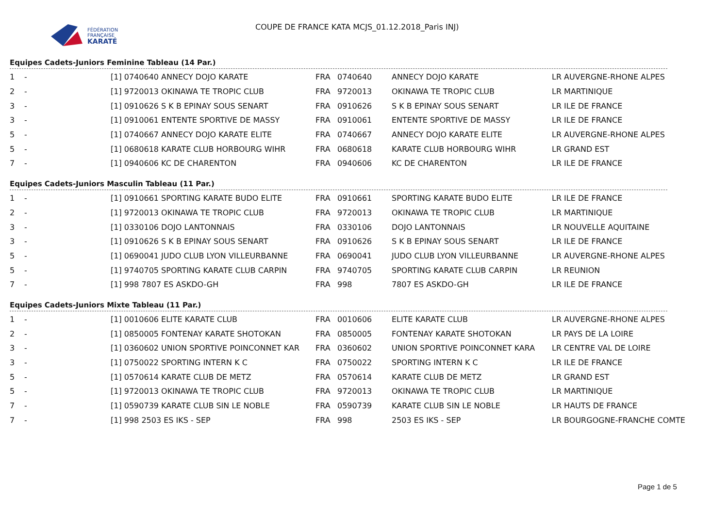FÉDÉRATION
FRANÇAISE
KARATÉ
COUPE DE FRANCE KATA MCJS_01.12.2018_Paris INJ)
Equipes Cadets-Juniors Feminine Tableau (14 Par.)
| 1 | - | [1] 0740640 ANNECY DOJO KARATE | FRA | 0740640 | ANNECY DOJO KARATE | LR AUVERGNE-RHONE ALPES |
| 2 | - | [1] 9720013 OKINAWA TE TROPIC CLUB | FRA | 9720013 | OKINAWA TE TROPIC CLUB | LR MARTINIQUE |
| 3 | - | [1] 0910626 S K B EPINAY SOUS SENART | FRA | 0910626 | S K B EPINAY SOUS SENART | LR ILE DE FRANCE |
| 3 | - | [1] 0910061 ENTENTE SPORTIVE DE MASSY | FRA | 0910061 | ENTENTE SPORTIVE DE MASSY | LR ILE DE FRANCE |
| 5 | - | [1] 0740667 ANNECY DOJO KARATE ELITE | FRA | 0740667 | ANNECY DOJO KARATE ELITE | LR AUVERGNE-RHONE ALPES |
| 5 | - | [1] 0680618 KARATE CLUB HORBOURG WIHR | FRA | 0680618 | KARATE CLUB HORBOURG WIHR | LR GRAND EST |
| 7 | - | [1] 0940606 KC DE CHARENTON | FRA | 0940606 | KC DE CHARENTON | LR ILE DE FRANCE |
Equipes Cadets-Juniors Masculin Tableau (11 Par.)
| 1 | - | [1] 0910661 SPORTING KARATE BUDO ELITE | FRA | 0910661 | SPORTING KARATE BUDO ELITE | LR ILE DE FRANCE |
| 2 | - | [1] 9720013 OKINAWA TE TROPIC CLUB | FRA | 9720013 | OKINAWA TE TROPIC CLUB | LR MARTINIQUE |
| 3 | - | [1] 0330106 DOJO LANTONNAIS | FRA | 0330106 | DOJO LANTONNAIS | LR NOUVELLE AQUITAINE |
| 3 | - | [1] 0910626 S K B EPINAY SOUS SENART | FRA | 0910626 | S K B EPINAY SOUS SENART | LR ILE DE FRANCE |
| 5 | - | [1] 0690041 JUDO CLUB LYON VILLEURBANNE | FRA | 0690041 | JUDO CLUB LYON VILLEURBANNE | LR AUVERGNE-RHONE ALPES |
| 5 | - | [1] 9740705 SPORTING KARATE CLUB CARPIN | FRA | 9740705 | SPORTING KARATE CLUB CARPIN | LR REUNION |
| 7 | - | [1] 998 7807 ES ASKDO-GH | FRA | 998 | 7807 ES ASKDO-GH | LR ILE DE FRANCE |
Equipes Cadets-Juniors Mixte Tableau (11 Par.)
| 1 | - | [1] 0010606 ELITE KARATE CLUB | FRA | 0010606 | ELITE KARATE CLUB | LR AUVERGNE-RHONE ALPES |
| 2 | - | [1] 0850005 FONTENAY KARATE SHOTOKAN | FRA | 0850005 | FONTENAY KARATE SHOTOKAN | LR PAYS DE LA LOIRE |
| 3 | - | [1] 0360602 UNION SPORTIVE POINCONNET KAR | FRA | 0360602 | UNION SPORTIVE POINCONNET KARA | LR CENTRE VAL DE LOIRE |
| 3 | - | [1] 0750022 SPORTING INTERN K C | FRA | 0750022 | SPORTING INTERN K C | LR ILE DE FRANCE |
| 5 | - | [1] 0570614 KARATE CLUB DE METZ | FRA | 0570614 | KARATE CLUB DE METZ | LR GRAND EST |
| 5 | - | [1] 9720013 OKINAWA TE TROPIC CLUB | FRA | 9720013 | OKINAWA TE TROPIC CLUB | LR MARTINIQUE |
| 7 | - | [1] 0590739 KARATE CLUB SIN LE NOBLE | FRA | 0590739 | KARATE CLUB SIN LE NOBLE | LR HAUTS DE FRANCE |
| 7 | - | [1] 998 2503 ES IKS - SEP | FRA | 998 | 2503 ES IKS - SEP | LR BOURGOGNE-FRANCHE COMTE |
Page 1 de 5